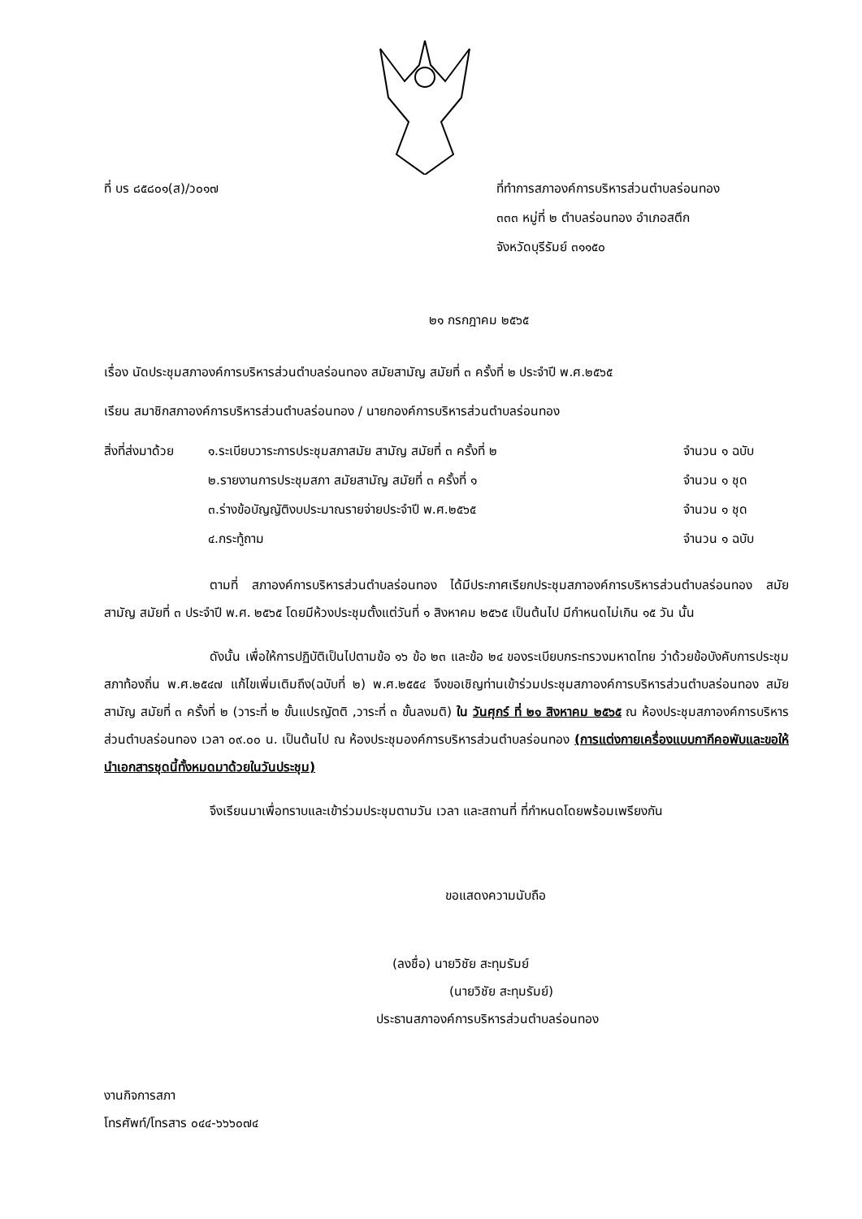ที่ บร ๘๕๘๐๑(ส)/ว๐๑๗ ที่ทำการสภาองค์การบริหารส่วนตำบลร่อนทอง
๓๓๓ หมู่ที่ ๒ ตำบลร่อนทอง อำเภอสตึก
จังหวัดบุรีรัมย์ ๓๑๑๕๐
๒๑ กรกฎาคม ๒๕๖๕
เรื่อง นัดประชุมสภาองค์การบริหารส่วนตำบลร่อนทอง สมัยสามัญ สมัยที่ ๓ ครั้งที่ ๒ ประจำปี พ.ศ.๒๕๖๕
เรียน สมาชิกสภาองค์การบริหารส่วนตำบลร่อนทอง / นายกองค์การบริหารส่วนตำบลร่อนทอง
สิ่งที่ส่งมาด้วย
๑.ระเบียบวาระการประชุมสภาสมัย สามัญ สมัยที่ ๓ ครั้งที่ ๒
จำนวน ๑ ฉบับ
๒.รายงานการประชุมสภา สมัยสามัญ สมัยที่ ๓ ครั้งที่ ๑
จำนวน ๑ ชุด
๓.ร่างข้อบัญญัติงบประมาณรายจ่ายประจำปี พ.ศ.๒๕๖๕
จำนวน ๑ ชุด
๔.กระทู้ถาม จำนวน ๑ ฉบับ
ตามที่ สภาองค์การบริหารส่วนตำบลร่อนทอง ได้มีประกาศเรียกประชุมสภาองค์การบริหารส่วนตำบลร่อนทอง สมัยสามัญ สมัยที่ ๓ ประจำปี พ.ศ. ๒๕๖๕ โดยมีห้วงประชุมตั้งแต่วันที่ ๑ สิงหาคม ๒๕๖๕ เป็นต้นไป มีกำหนดไม่เกิน ๑๕ วัน นั้น
ดังนั้น เพื่อให้การปฏิบัติเป็นไปตามข้อ ๑๖ ข้อ ๒๓ และข้อ ๒๔ ของระเบียบกระทรวงมหาดไทย ว่าด้วยข้อบังคับการประชุมสภาท้องถิ่น พ.ศ.๒๕๔๗ แก้ไขเพิ่มเติมถึง(ฉบับที่ ๒) พ.ศ.๒๕๕๔ จึงขอเชิญท่านเข้าร่วมประชุมสภาองค์การบริหารส่วนตำบลร่อนทอง สมัยสามัญ สมัยที่ ๓ ครั้งที่ ๒ (วาระที่ ๒ ขั้นแปรญัตติ ,วาระที่ ๓ ขั้นลงมติ) ใน วันศุกร์ ที่ ๒๑ สิงหาคม ๒๕๖๕ ณ ห้องประชุมสภาองค์การบริหารส่วนตำบลร่อนทอง เวลา ๐๙.๐๐ น. เป็นต้นไป ณ ห้องประชุมองค์การบริหารส่วนตำบลร่อนทอง (การแต่งกายเครื่องแบบกากีคอพับและขอให้นำเอกสารชุดนี้ทั้งหมดมาด้วยในวันประชุม)
จึงเรียนมาเพื่อทราบและเข้าร่วมประชุมตามวัน เวลา และสถานที่ ที่กำหนดโดยพร้อมเพรียงกัน
ขอแสดงความนับถือ
(ลงชื่อ) นายวิชัย สะทุมรัมย์
(นายวิชัย สะทุมรัมย์)
ประธานสภาองค์การบริหารส่วนตำบลร่อนทอง
งานกิจการสภา
โทรศัพท์/โทรสาร ๐๔๔-๖๖๖๐๗๔